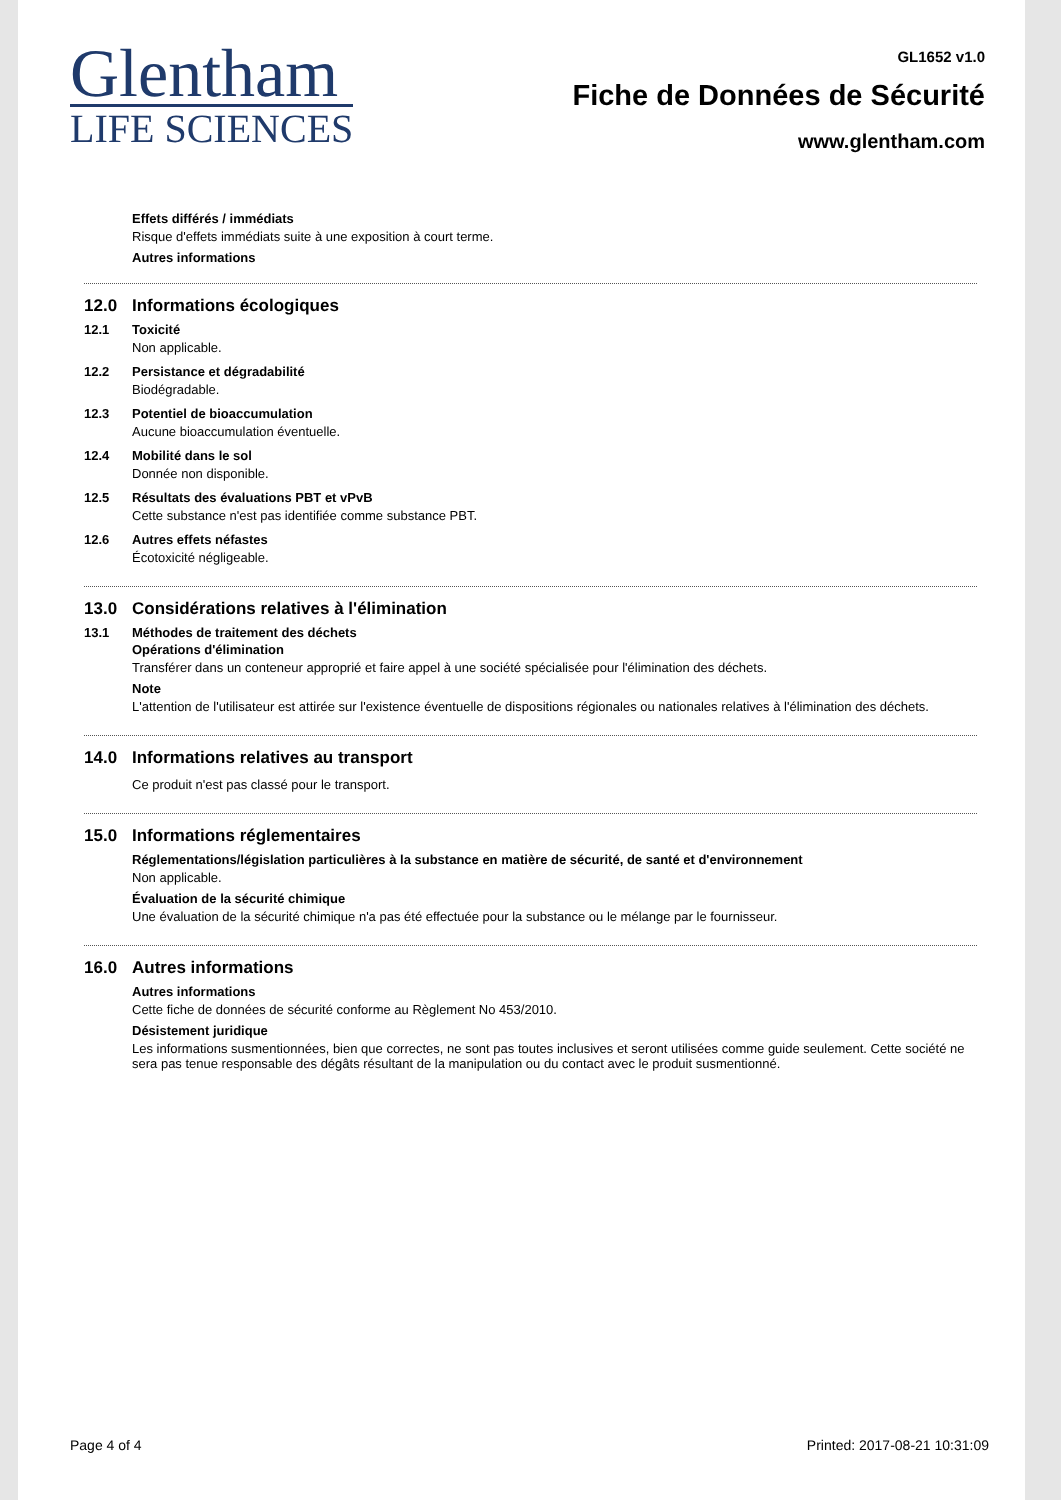Glentham
LIFE SCIENCES
GL1652 v1.0
Fiche de Données de Sécurité
www.glentham.com
Effets différés / immédiats
Risque d'effets immédiats suite à une exposition à court terme.
Autres informations
12.0 Informations écologiques
12.1
Toxicité
Non applicable.
12.2
Persistance et dégradabilité
Biodégradable.
12.3
Potentiel de bioaccumulation
Aucune bioaccumulation éventuelle.
12.4
Mobilité dans le sol
Donnée non disponible.
12.5
Résultats des évaluations PBT et vPvB
Cette substance n'est pas identifiée comme substance PBT.
12.6
Autres effets néfastes
Écotoxicité négligeable.
13.0 Considérations relatives à l'élimination
13.1
Méthodes de traitement des déchets
Opérations d'élimination
Transférer dans un conteneur approprié et faire appel à une société spécialisée pour l'élimination des déchets.
Note
L'attention de l'utilisateur est attirée sur l'existence éventuelle de dispositions régionales ou nationales relatives à l'élimination des déchets.
14.0 Informations relatives au transport
Ce produit n'est pas classé pour le transport.
15.0 Informations réglementaires
Réglementations/législation particulières à la substance en matière de sécurité, de santé et d'environnement
Non applicable.
Évaluation de la sécurité chimique
Une évaluation de la sécurité chimique n'a pas été effectuée pour la substance ou le mélange par le fournisseur.
16.0 Autres informations
Autres informations
Cette fiche de données de sécurité conforme au Règlement No 453/2010.
Désistement juridique
Les informations susmentionnées, bien que correctes, ne sont pas toutes inclusives et seront utilisées comme guide seulement. Cette société ne sera pas tenue responsable des dégâts résultant de la manipulation ou du contact avec le produit susmentionné.
Page 4 of 4 Printed: 2017-08-21 10:31:09